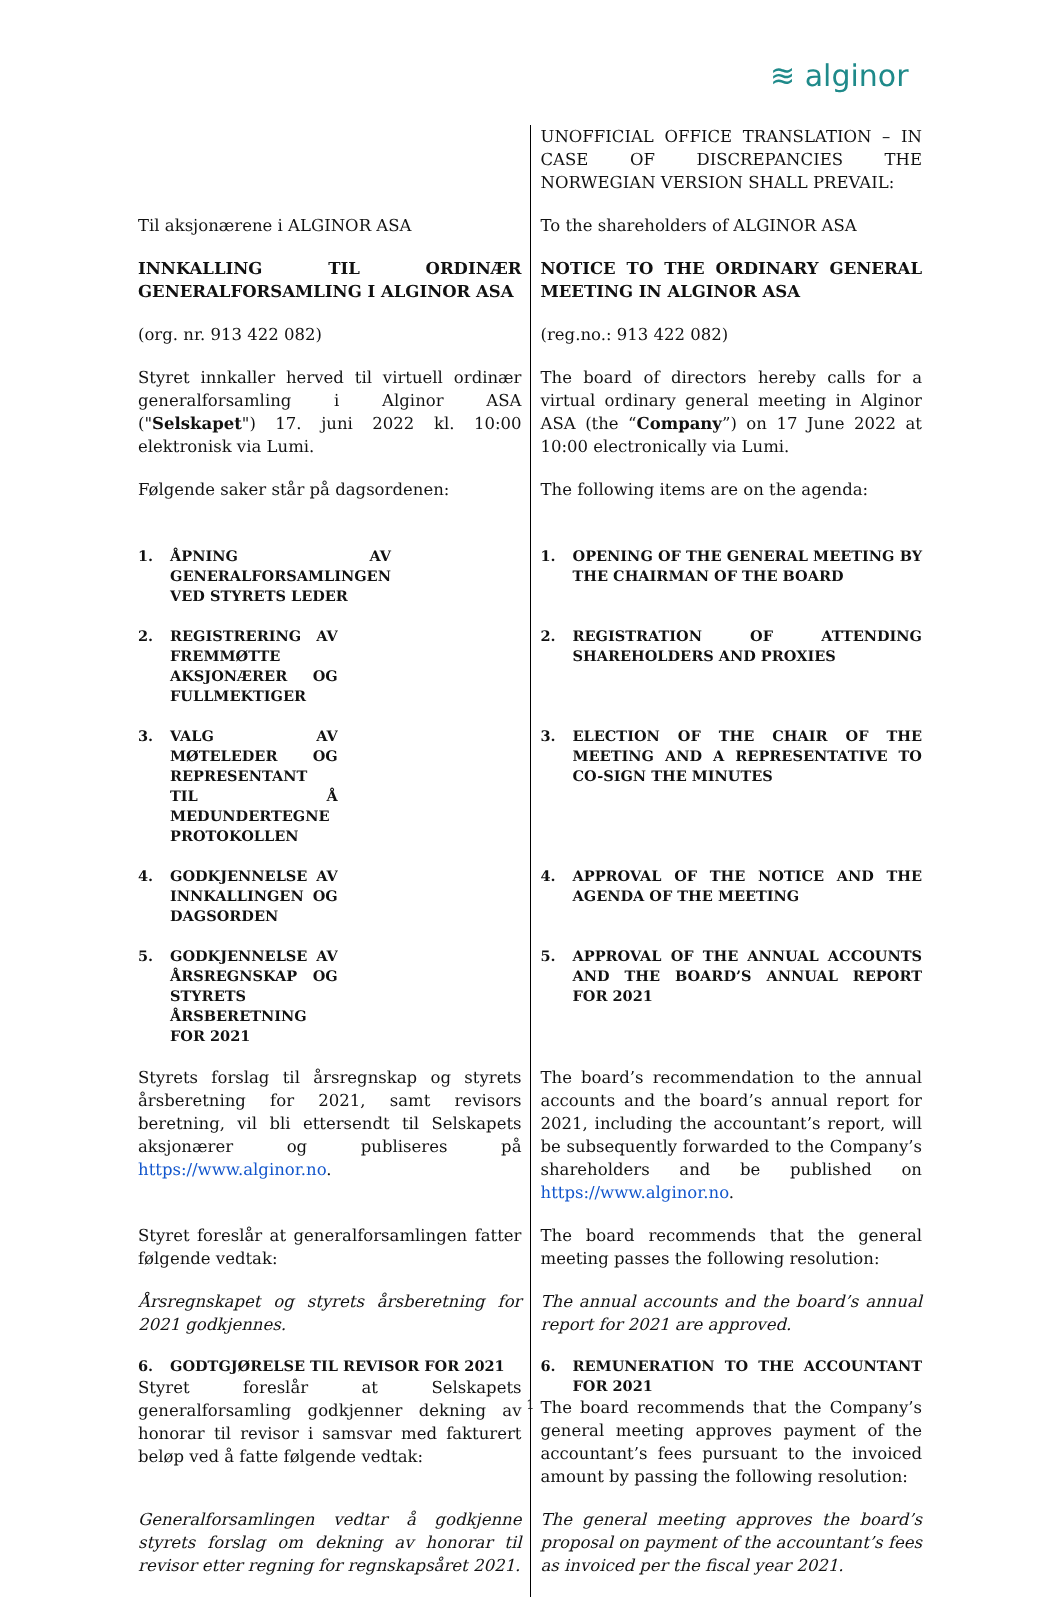≋ alginor
| | UNOFFICIAL OFFICE TRANSLATION – IN CASE OF DISCREPANCIES THE NORWEGIAN VERSION SHALL PREVAIL: |
| Til aksjonærene i ALGINOR ASA | To the shareholders of ALGINOR ASA |
| INNKALLING TIL ORDINÆR GENERALFORSAMLING I ALGINOR ASA | NOTICE TO THE ORDINARY GENERAL MEETING IN ALGINOR ASA |
| (org. nr. 913 422 082) | (reg.no.: 913 422 082) |
| Styret innkaller herved til virtuell ordinær generalforsamling i Alginor ASA (" Selskapet ") 17. juni 2022 kl. 10:00 elektronisk via Lumi. | The board of directors hereby calls for a virtual ordinary general meeting in Alginor ASA (the “ Company ”) on 17 June 2022 at 10:00 electronically via Lumi. |
| Følgende saker står på dagsordenen: | The following items are on the agenda: |
| 1. ÅPNING AV GENERALFORSAMLINGEN VED STYRETS LEDER | 1. OPENING OF THE GENERAL MEETING BY THE CHAIRMAN OF THE BOARD |
| 2. REGISTRERING AV FREMMØTTE AKSJONÆRER OG FULLMEKTIGER | 2. REGISTRATION OF ATTENDING SHAREHOLDERS AND PROXIES |
| 3. VALG AV MØTELEDER OG REPRESENTANT TIL Å MEDUNDERTEGNE PROTOKOLLEN | 3. ELECTION OF THE CHAIR OF THE MEETING AND A REPRESENTATIVE TO CO-SIGN THE MINUTES |
| 4. GODKJENNELSE AV INNKALLINGEN OG DAGSORDEN | 4. APPROVAL OF THE NOTICE AND THE AGENDA OF THE MEETING |
| 5. GODKJENNELSE AV ÅRSREGNSKAP OG STYRETS ÅRSBERETNING FOR 2021 | 5. APPROVAL OF THE ANNUAL ACCOUNTS AND THE BOARD’S ANNUAL REPORT FOR 2021 |
| Styrets forslag til årsregnskap og styrets årsberetning for 2021, samt revisors beretning, vil bli ettersendt til Selskapets aksjonærer og publiseres på https://www.alginor.no . | The board’s recommendation to the annual accounts and the board’s annual report for 2021, including the accountant’s report, will be subsequently forwarded to the Company’s shareholders and be published on https://www.alginor.no . |
| Styret foreslår at generalforsamlingen fatter følgende vedtak: | The board recommends that the general meeting passes the following resolution: |
| Årsregnskapet og styrets årsberetning for 2021 godkjennes. | The annual accounts and the board’s annual report for 2021 are approved. |
| 6. GODTGJØRELSE TIL REVISOR FOR 2021 Styret foreslår at Selskapets generalforsamling godkjenner dekning av honorar til revisor i samsvar med fakturert beløp ved å fatte følgende vedtak: | 6. REMUNERATION TO THE ACCOUNTANT FOR 2021 The board recommends that the Company’s general meeting approves payment of the accountant’s fees pursuant to the invoiced amount by passing the following resolution: |
| Generalforsamlingen vedtar å godkjenne styrets forslag om dekning av honorar til revisor etter regning for regnskapsåret 2021. | The general meeting approves the board’s proposal on payment of the accountant’s fees as invoiced per the fiscal year 2021. |
1